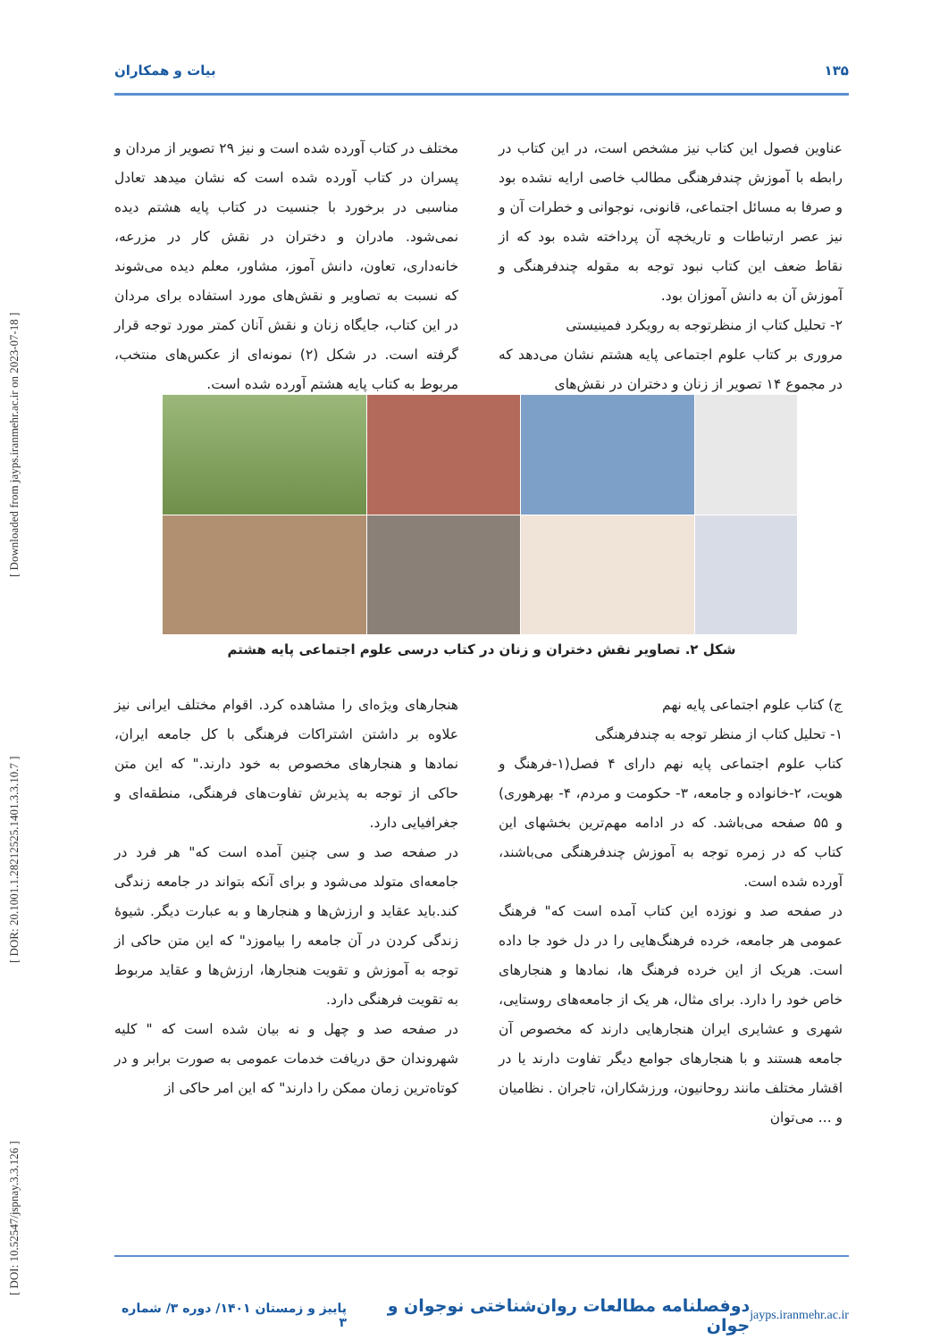[ DOI: 10.52547/jspnay.3.3.126 ] [ DOR: 20.1001.1.28212525.1401.3.3.10.7 ] [ Downloaded from jayps.iranmehr.ac.ir on 2023-07-18 ]
۱۳۵ بیات و همکاران
عناوین فصول این کتاب نیز مشخص است، در این کتاب در رابطه با آموزش چندفرهنگی مطالب خاصی ارایه نشده بود و صرفا به مسائل اجتماعی، قانونی، نوجوانی و خطرات آن و نیز عصر ارتباطات و تاریخچه آن پرداخته شده بود که از نقاط ضعف این کتاب نبود توجه به مقوله چندفرهنگی و آموزش آن به دانش آموزان بود.
۲- تحلیل کتاب از منظرتوجه به رویکرد فمینیستی
مروری بر کتاب علوم اجتماعی پایه هشتم نشان می‌دهد که در مجموع ۱۴ تصویر از زنان و دختران در نقش‌های
مختلف در کتاب آورده شده است و نیز ۲۹ تصویر از مردان و پسران در کتاب آورده شده است که نشان میدهد تعادل مناسبی در برخورد با جنسیت در کتاب پایه هشتم دیده نمی‌شود. مادران و دختران در نقش کار در مزرعه، خانه‌داری، تعاون، دانش آموز، مشاور، معلم دیده می‌شوند که نسبت به تصاویر و نقش‌های مورد استفاده برای مردان در این کتاب، جایگاه زنان و نقش آنان کمتر مورد توجه قرار گرفته است. در شکل (۲) نمونه‌ای از عکس‌های منتخب، مربوط به کتاب پایه هشتم آورده شده است.
شکل ۲. تصاویر نقش دختران و زنان در کتاب درسی علوم اجتماعی پایه هشتم
ج) کتاب علوم اجتماعی پایه نهم
۱- تحلیل کتاب از منظر توجه به چندفرهنگی
کتاب علوم اجتماعی پایه نهم دارای ۴ فصل(۱-فرهنگ و هویت، ۲-خانواده و جامعه، ۳- حکومت و مردم، ۴- بهرهوری) و ۵۵ صفحه می‌باشد. که در ادامه مهم‌ترین بخشهای این کتاب که در زمره توجه به آموزش چندفرهنگی می‌باشند، آورده شده است.
در صفحه صد و نوزده این کتاب آمده است که" فرهنگ عمومی هر جامعه، خرده فرهنگ‌هایی را در دل خود جا داده است. هریک از این خرده فرهنگ ها، نمادها و هنجارهای خاص خود را دارد. برای مثال، هر یک از جامعه‌های روستایی، شهری و عشایری ایران هنجارهایی دارند که مخصوص آن جامعه هستند و با هنجارهای جوامع دیگر تفاوت دارند یا در اقشار مختلف مانند روحانیون، ورزشکاران، تاجران . نظامیان و ... می‌توان
هنجارهای ویژه‌ای را مشاهده کرد. اقوام مختلف ایرانی نیز علاوه بر داشتن اشتراکات فرهنگی با کل جامعه ایران، نمادها و هنجارهای مخصوص به خود دارند." که این متن حاکی از توجه به پذیرش تفاوت‌های فرهنگی، منطقه‌ای و جغرافیایی دارد.
در صفحه صد و سی چنین آمده است که" هر فرد در جامعه‌ای متولد می‌شود و برای آنکه بتواند در جامعه زندگی کند.باید عقاید و ارزش‌ها و هنجارها و به عبارت دیگر. شیوهٔ زندگی کردن در آن جامعه را بیاموزد" که این متن حاکی از توجه به آموزش و تقویت هنجارها، ارزش‌ها و عقاید مربوط به تقویت فرهنگی دارد.
در صفحه صد و چهل و نه بیان شده است که " کلیه شهروندان حق دریافت خدمات عمومی به صورت برابر و در کوتاه‌ترین زمان ممکن را دارند" که این امر حاکی از
jayps.iranmehr.ac.ir دوفصلنامه مطالعات روان‌شناختی نوجوان و جوان پاییز و زمستان ۱۴۰۱/ دوره ۳/ شماره ۳